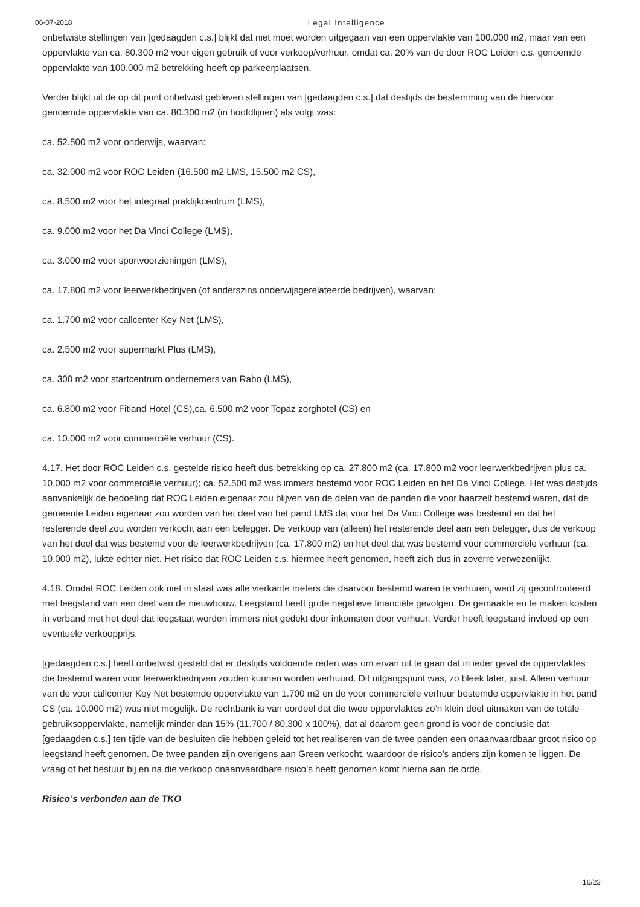06-07-2018 Legal Intelligence
onbetwiste stellingen van [gedaagden c.s.] blijkt dat niet moet worden uitgegaan van een oppervlakte van 100.000 m2, maar van een oppervlakte van ca. 80.300 m2 voor eigen gebruik of voor verkoop/verhuur, omdat ca. 20% van de door ROC Leiden c.s. genoemde oppervlakte van 100.000 m2 betrekking heeft op parkeerplaatsen.
Verder blijkt uit de op dit punt onbetwist gebleven stellingen van [gedaagden c.s.] dat destijds de bestemming van de hiervoor genoemde oppervlakte van ca. 80.300 m2 (in hoofdlijnen) als volgt was:
ca. 52.500 m2 voor onderwijs, waarvan:
ca. 32.000 m2 voor ROC Leiden (16.500 m2 LMS, 15.500 m2 CS),
ca. 8.500 m2 voor het integraal praktijkcentrum (LMS),
ca. 9.000 m2 voor het Da Vinci College (LMS),
ca. 3.000 m2 voor sportvoorzieningen (LMS),
ca. 17.800 m2 voor leerwerkbedrijven (of anderszins onderwijsgerelateerde bedrijven), waarvan:
ca. 1.700 m2 voor callcenter Key Net (LMS),
ca. 2.500 m2 voor supermarkt Plus (LMS),
ca. 300 m2 voor startcentrum ondernemers van Rabo (LMS),
ca. 6.800 m2 voor Fitland Hotel (CS),ca. 6.500 m2 voor Topaz zorghotel (CS) en
ca. 10.000 m2 voor commerciële verhuur (CS).
4.17. Het door ROC Leiden c.s. gestelde risico heeft dus betrekking op ca. 27.800 m2 (ca. 17.800 m2 voor leerwerkbedrijven plus ca. 10.000 m2 voor commerciële verhuur); ca. 52.500 m2 was immers bestemd voor ROC Leiden en het Da Vinci College. Het was destijds aanvankelijk de bedoeling dat ROC Leiden eigenaar zou blijven van de delen van de panden die voor haarzelf bestemd waren, dat de gemeente Leiden eigenaar zou worden van het deel van het pand LMS dat voor het Da Vinci College was bestemd en dat het resterende deel zou worden verkocht aan een belegger. De verkoop van (alleen) het resterende deel aan een belegger, dus de verkoop van het deel dat was bestemd voor de leerwerkbedrijven (ca. 17.800 m2) en het deel dat was bestemd voor commerciële verhuur (ca. 10.000 m2), lukte echter niet. Het risico dat ROC Leiden c.s. hiermee heeft genomen, heeft zich dus in zoverre verwezenlijkt.
4.18. Omdat ROC Leiden ook niet in staat was alle vierkante meters die daarvoor bestemd waren te verhuren, werd zij geconfronteerd met leegstand van een deel van de nieuwbouw. Leegstand heeft grote negatieve financiële gevolgen. De gemaakte en te maken kosten in verband met het deel dat leegstaat worden immers niet gedekt door inkomsten door verhuur. Verder heeft leegstand invloed op een eventuele verkoopprijs.
[gedaagden c.s.] heeft onbetwist gesteld dat er destijds voldoende reden was om ervan uit te gaan dat in ieder geval de oppervlaktes die bestemd waren voor leerwerkbedrijven zouden kunnen worden verhuurd. Dit uitgangspunt was, zo bleek later, juist. Alleen verhuur van de voor callcenter Key Net bestemde oppervlakte van 1.700 m2 en de voor commerciële verhuur bestemde oppervlakte in het pand CS (ca. 10.000 m2) was niet mogelijk. De rechtbank is van oordeel dat die twee oppervlaktes zo’n klein deel uitmaken van de totale gebruiksoppervlakte, namelijk minder dan 15% (11.700 / 80.300 x 100%), dat al daarom geen grond is voor de conclusie dat [gedaagden c.s.] ten tijde van de besluiten die hebben geleid tot het realiseren van de twee panden een onaanvaardbaar groot risico op leegstand heeft genomen. De twee panden zijn overigens aan Green verkocht, waardoor de risico’s anders zijn komen te liggen. De vraag of het bestuur bij en na die verkoop onaanvaardbare risico’s heeft genomen komt hierna aan de orde.
Risico’s verbonden aan de TKO
16/23